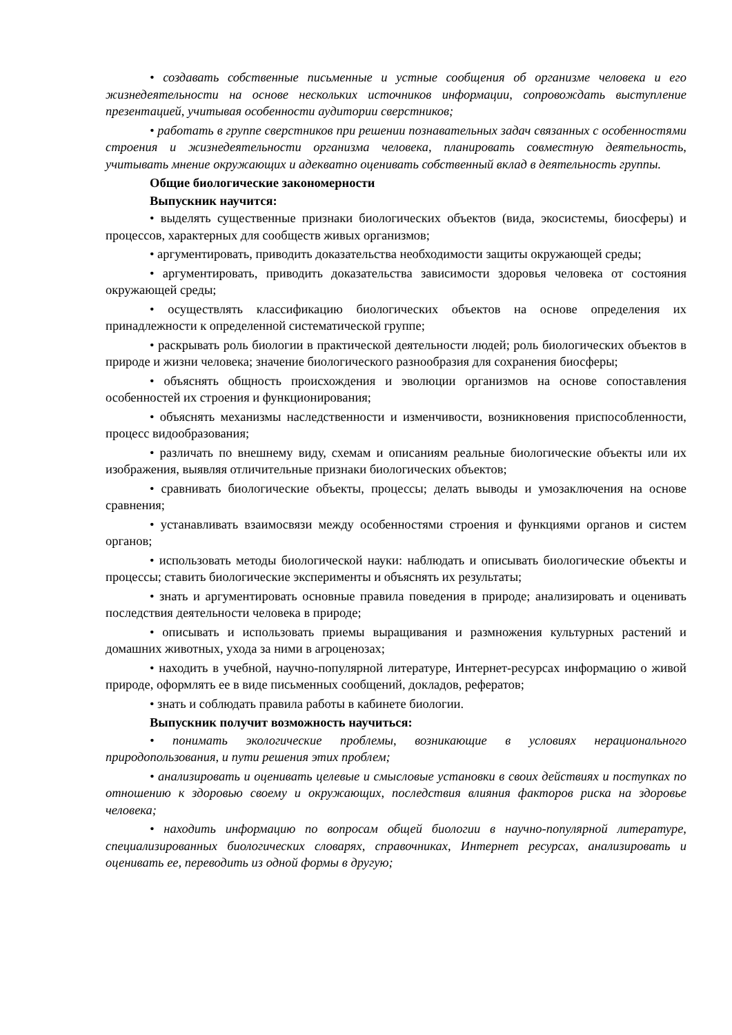• создавать собственные письменные и устные сообщения об организме человека и его жизнедеятельности на основе нескольких источников информации, сопровождать выступление презентацией, учитывая особенности аудитории сверстников;
• работать в группе сверстников при решении познавательных задач связанных с особенностями строения и жизнедеятельности организма человека, планировать совместную деятельность, учитывать мнение окружающих и адекватно оценивать собственный вклад в деятельность группы.
Общие биологические закономерности
Выпускник научится:
• выделять существенные признаки биологических объектов (вида, экосистемы, биосферы) и процессов, характерных для сообществ живых организмов;
• аргументировать, приводить доказательства необходимости защиты окружающей среды;
• аргументировать, приводить доказательства зависимости здоровья человека от состояния окружающей среды;
• осуществлять классификацию биологических объектов на основе определения их принадлежности к определенной систематической группе;
• раскрывать роль биологии в практической деятельности людей; роль биологических объектов в природе и жизни человека; значение биологического разнообразия для сохранения биосферы;
• объяснять общность происхождения и эволюции организмов на основе сопоставления особенностей их строения и функционирования;
• объяснять механизмы наследственности и изменчивости, возникновения приспособленности, процесс видообразования;
• различать по внешнему виду, схемам и описаниям реальные биологические объекты или их изображения, выявляя отличительные признаки биологических объектов;
• сравнивать биологические объекты, процессы; делать выводы и умозаключения на основе сравнения;
• устанавливать взаимосвязи между особенностями строения и функциями органов и систем органов;
• использовать методы биологической науки: наблюдать и описывать биологические объекты и процессы; ставить биологические эксперименты и объяснять их результаты;
• знать и аргументировать основные правила поведения в природе; анализировать и оценивать последствия деятельности человека в природе;
• описывать и использовать приемы выращивания и размножения культурных растений и домашних животных, ухода за ними в агроценозах;
• находить в учебной, научно-популярной литературе, Интернет-ресурсах информацию о живой природе, оформлять ее в виде письменных сообщений, докладов, рефератов;
• знать и соблюдать правила работы в кабинете биологии.
Выпускник получит возможность научиться:
• понимать экологические проблемы, возникающие в условиях нерационального природопользования, и пути решения этих проблем;
• анализировать и оценивать целевые и смысловые установки в своих действиях и поступках по отношению к здоровью своему и окружающих, последствия влияния факторов риска на здоровье человека;
• находить информацию по вопросам общей биологии в научно-популярной литературе, специализированных биологических словарях, справочниках, Интернет ресурсах, анализировать и оценивать ее, переводить из одной формы в другую;